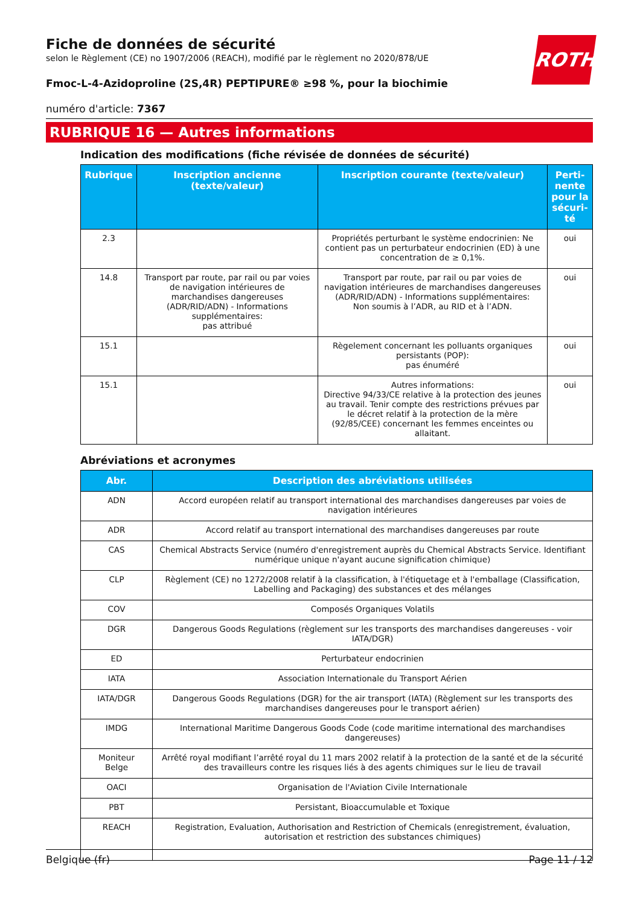ROTH
Fiche de données de sécurité
selon le Règlement (CE) no 1907/2006 (REACH), modifié par le règlement no 2020/878/UE
Fmoc-L-4-Azidoproline (2S,4R) PEPTIPURE® ≥98 %, pour la biochimie
numéro d'article: 7367
RUBRIQUE 16 — Autres informations
Indication des modifications (fiche révisée de données de sécurité)
| Rubrique | Inscription ancienne (texte/valeur) | Inscription courante (texte/valeur) | Perti-nente pour la sécuri-té |
| --- | --- | --- | --- |
| 2.3 | | Propriétés perturbant le système endocrinien: Ne contient pas un perturbateur endocrinien (ED) à une concentration de ≥ 0,1%. | oui |
| 14.8 | Transport par route, par rail ou par voies de navigation intérieures de marchandises dangereuses (ADR/RID/ADN) - Informations supplémentaires: pas attribué | Transport par route, par rail ou par voies de navigation intérieures de marchandises dangereuses (ADR/RID/ADN) - Informations supplémentaires: Non soumis à l’ADR, au RID et à l’ADN. | oui |
| 15.1 | | Règelement concernant les polluants organiques persistants (POP): pas énuméré | oui |
| 15.1 | | Autres informations: Directive 94/33/CE relative à la protection des jeunes au travail. Tenir compte des restrictions prévues par le décret relatif à la protection de la mère (92/85/CEE) concernant les femmes enceintes ou allaitant. | oui |
Abréviations et acronymes
| Abr. | Description des abréviations utilisées |
| --- | --- |
| ADN | Accord européen relatif au transport international des marchandises dangereuses par voies de navigation intérieures |
| ADR | Accord relatif au transport international des marchandises dangereuses par route |
| CAS | Chemical Abstracts Service (numéro d'enregistrement auprès du Chemical Abstracts Service. Identifiant numérique unique n'ayant aucune signification chimique) |
| CLP | Règlement (CE) no 1272/2008 relatif à la classification, à l'étiquetage et à l'emballage (Classification, Labelling and Packaging) des substances et des mélanges |
| COV | Composés Organiques Volatils |
| DGR | Dangerous Goods Regulations (règlement sur les transports des marchandises dangereuses - voir IATA/DGR) |
| ED | Perturbateur endocrinien |
| IATA | Association Internationale du Transport Aérien |
| IATA/DGR | Dangerous Goods Regulations (DGR) for the air transport (IATA) (Règlement sur les transports des marchandises dangereuses pour le transport aérien) |
| IMDG | International Maritime Dangerous Goods Code (code maritime international des marchandises dangereuses) |
| Moniteur Belge | Arrêté royal modifiant l’arrêté royal du 11 mars 2002 relatif à la protection de la santé et de la sécurité des travailleurs contre les risques liés à des agents chimiques sur le lieu de travail |
| OACI | Organisation de l'Aviation Civile Internationale |
| PBT | Persistant, Bioaccumulable et Toxique |
| REACH | Registration, Evaluation, Authorisation and Restriction of Chemicals (enregistrement, évaluation, autorisation et restriction des substances chimiques) |
Belgique (fr) Page 11 / 12